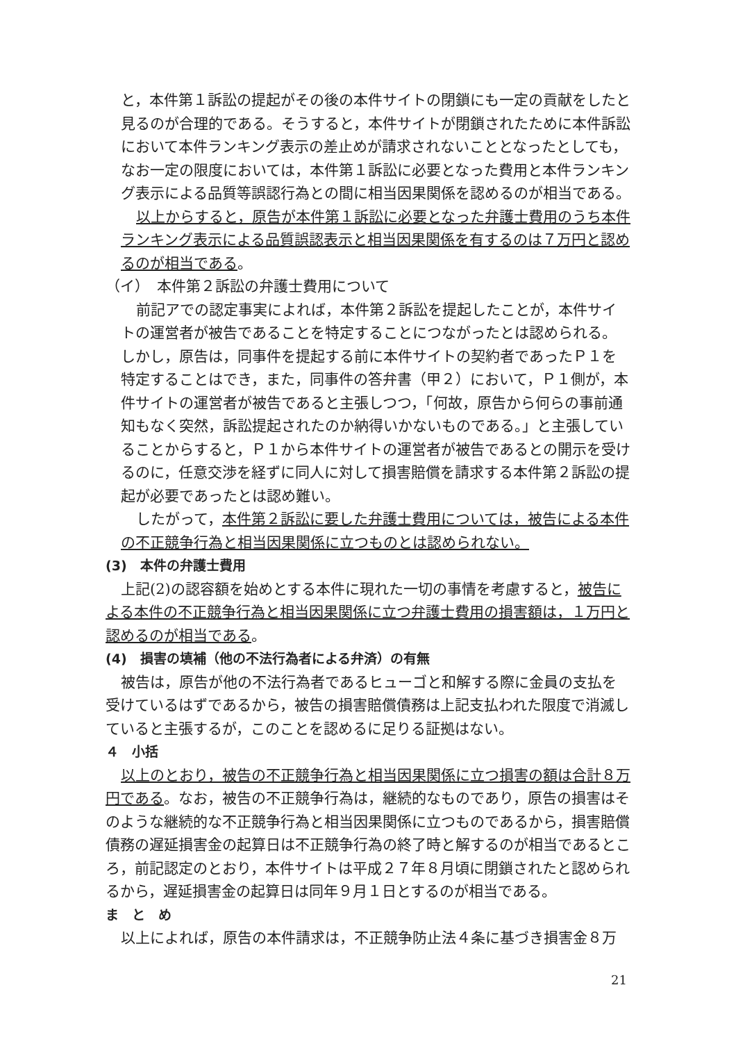と，本件第１訴訟の提起がその後の本件サイトの閉鎖にも一定の貢献をしたと見るのが合理的である。そうすると，本件サイトが閉鎖されたために本件訴訟において本件ランキング表示の差止めが請求されないこととなったとしても，なお一定の限度においては，本件第１訴訟に必要となった費用と本件ランキング表示による品質等誤認行為との間に相当因果関係を認めるのが相当である。
以上からすると，原告が本件第１訴訟に必要となった弁護士費用のうち本件ランキング表示による品質誤認表示と相当因果関係を有するのは７万円と認めるのが相当である。
（イ）　本件第２訴訟の弁護士費用について
前記アでの認定事実によれば，本件第２訴訟を提起したことが，本件サイトの運営者が被告であることを特定することにつながったとは認められる。しかし，原告は，同事件を提起する前に本件サイトの契約者であったＰ１を特定することはでき，また，同事件の答弁書（甲２）において，Ｐ１側が，本件サイトの運営者が被告であると主張しつつ，「何故，原告から何らの事前通知もなく突然，訴訟提起されたのか納得いかないものである。」と主張していることからすると，Ｐ１から本件サイトの運営者が被告であるとの開示を受けるのに，任意交渉を経ずに同人に対して損害賠償を請求する本件第２訴訟の提起が必要であったとは認め難い。
したがって，本件第２訴訟に要した弁護士費用については，被告による本件の不正競争行為と相当因果関係に立つものとは認められない。
(3)　本件の弁護士費用
上記(2)の認容額を始めとする本件に現れた一切の事情を考慮すると，被告による本件の不正競争行為と相当因果関係に立つ弁護士費用の損害額は，１万円と認めるのが相当である。
(4)　損害の填補（他の不法行為者による弁済）の有無
被告は，原告が他の不法行為者であるヒューゴと和解する際に金員の支払を受けているはずであるから，被告の損害賠償債務は上記支払われた限度で消滅していると主張するが，このことを認めるに足りる証拠はない。
４　小括
以上のとおり，被告の不正競争行為と相当因果関係に立つ損害の額は合計８万円である。なお，被告の不正競争行為は，継続的なものであり，原告の損害はそのような継続的な不正競争行為と相当因果関係に立つものであるから，損害賠償債務の遅延損害金の起算日は不正競争行為の終了時と解するのが相当であるところ，前記認定のとおり，本件サイトは平成２７年８月頃に閉鎖されたと認められるから，遅延損害金の起算日は同年９月１日とするのが相当である。
ま　と　め
以上によれば，原告の本件請求は，不正競争防止法４条に基づき損害金８万
21